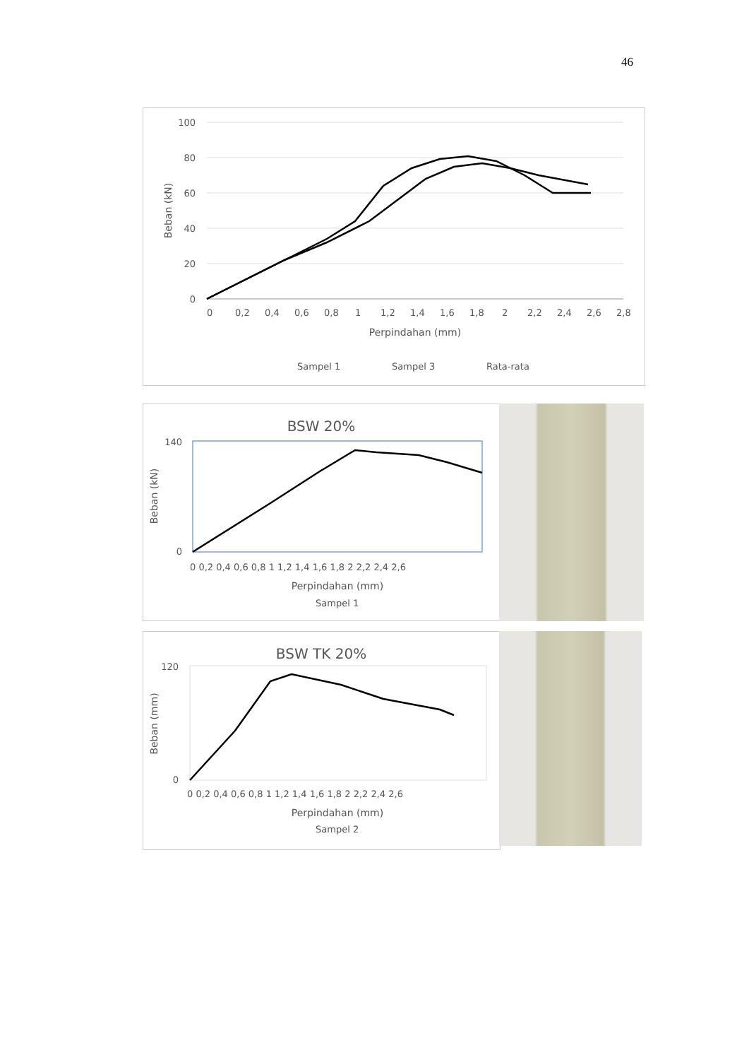46
100
80
60
40
20
0
0
0,2
0,4
0,6
0,8
1
1,2
1,4
1,6
1,8
2
2,2
2,4
2,6
2,8
Perpindahan (mm)
Beban (kN)
Sampel 1
Sampel 3
Rata-rata
BSW 20%
140
0
0 0,2 0,4 0,6 0,8 1 1,2 1,4 1,6 1,8 2 2,2 2,4 2,6
Perpindahan (mm)
Beban (kN)
Sampel 1
BSW TK 20%
120
0
0 0,2 0,4 0,6 0,8 1 1,2 1,4 1,6 1,8 2 2,2 2,4 2,6
Perpindahan (mm)
Beban (mm)
Sampel 2